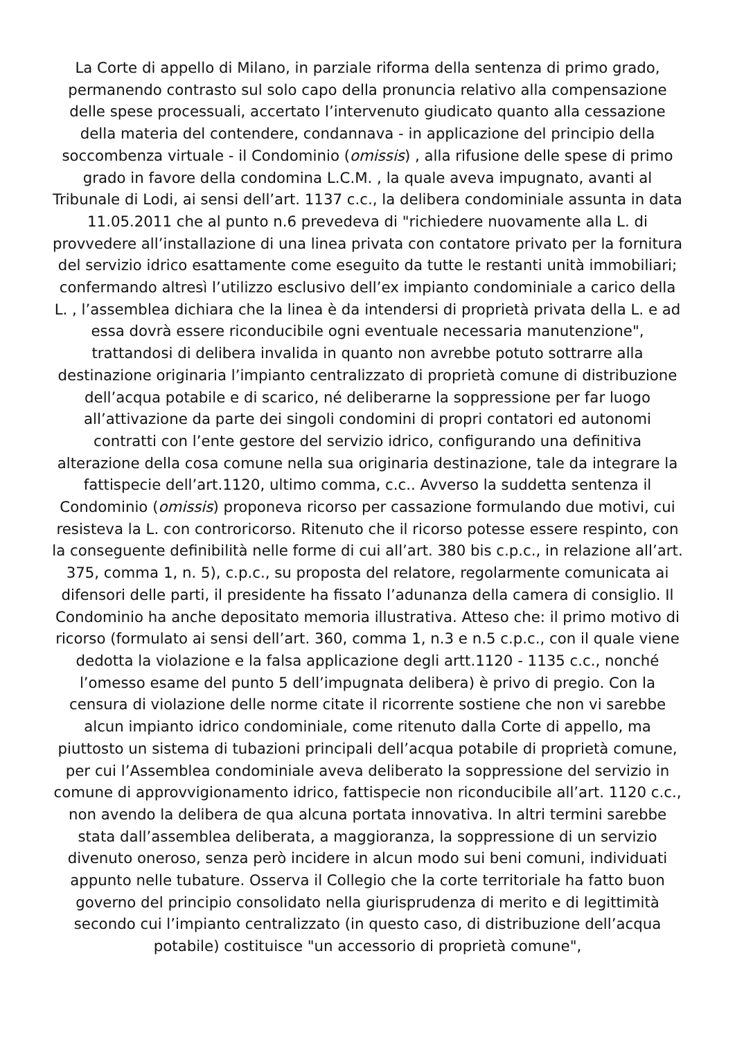La Corte di appello di Milano, in parziale riforma della sentenza di primo grado, permanendo contrasto sul solo capo della pronuncia relativo alla compensazione delle spese processuali, accertato l’intervenuto giudicato quanto alla cessazione della materia del contendere, condannava - in applicazione del principio della soccombenza virtuale - il Condominio (omissis) , alla rifusione delle spese di primo grado in favore della condomina L.C.M. , la quale aveva impugnato, avanti al Tribunale di Lodi, ai sensi dell’art. 1137 c.c., la delibera condominiale assunta in data 11.05.2011 che al punto n.6 prevedeva di "richiedere nuovamente alla L. di provvedere all’installazione di una linea privata con contatore privato per la fornitura del servizio idrico esattamente come eseguito da tutte le restanti unità immobiliari; confermando altresì l’utilizzo esclusivo dell’ex impianto condominiale a carico della L. , l’assemblea dichiara che la linea è da intendersi di proprietà privata della L. e ad essa dovrà essere riconducibile ogni eventuale necessaria manutenzione", trattandosi di delibera invalida in quanto non avrebbe potuto sottrarre alla destinazione originaria l’impianto centralizzato di proprietà comune di distribuzione dell’acqua potabile e di scarico, né deliberarne la soppressione per far luogo all’attivazione da parte dei singoli condomini di propri contatori ed autonomi contratti con l’ente gestore del servizio idrico, configurando una definitiva alterazione della cosa comune nella sua originaria destinazione, tale da integrare la fattispecie dell’art.1120, ultimo comma, c.c.. Avverso la suddetta sentenza il Condominio (omissis) proponeva ricorso per cassazione formulando due motivi, cui resisteva la L. con controricorso. Ritenuto che il ricorso potesse essere respinto, con la conseguente definibilità nelle forme di cui all’art. 380 bis c.p.c., in relazione all’art. 375, comma 1, n. 5), c.p.c., su proposta del relatore, regolarmente comunicata ai difensori delle parti, il presidente ha fissato l’adunanza della camera di consiglio. Il Condominio ha anche depositato memoria illustrativa. Atteso che: il primo motivo di ricorso (formulato ai sensi dell’art. 360, comma 1, n.3 e n.5 c.p.c., con il quale viene dedotta la violazione e la falsa applicazione degli artt.1120 - 1135 c.c., nonché l’omesso esame del punto 5 dell’impugnata delibera) è privo di pregio. Con la censura di violazione delle norme citate il ricorrente sostiene che non vi sarebbe alcun impianto idrico condominiale, come ritenuto dalla Corte di appello, ma piuttosto un sistema di tubazioni principali dell’acqua potabile di proprietà comune, per cui l’Assemblea condominiale aveva deliberato la soppressione del servizio in comune di approvvigionamento idrico, fattispecie non riconducibile all’art. 1120 c.c., non avendo la delibera de qua alcuna portata innovativa. In altri termini sarebbe stata dall’assemblea deliberata, a maggioranza, la soppressione di un servizio divenuto oneroso, senza però incidere in alcun modo sui beni comuni, individuati appunto nelle tubature. Osserva il Collegio che la corte territoriale ha fatto buon governo del principio consolidato nella giurisprudenza di merito e di legittimità secondo cui l’impianto centralizzato (in questo caso, di distribuzione dell’acqua potabile) costituisce "un accessorio di proprietà comune",